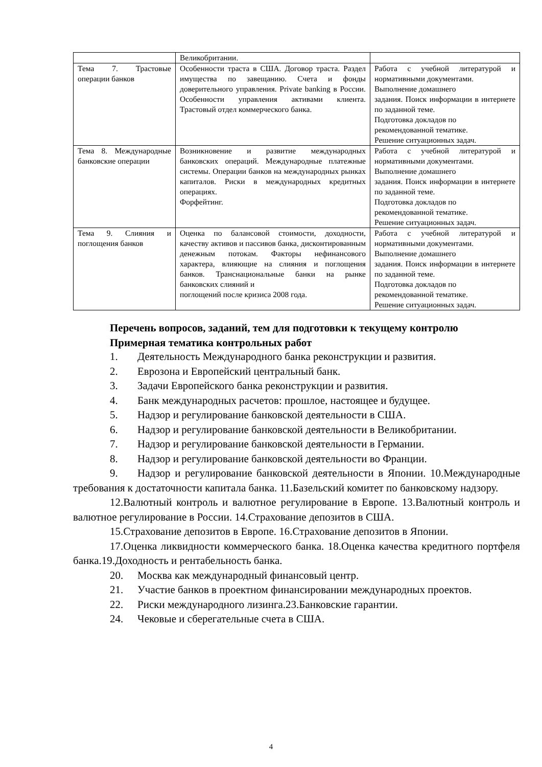| | Великобритании. | |
| Тема 7. Трастовые операции банков | Особенности траста в США. Договор траста. Раздел имущества по завещанию. Счета и фонды доверительного управления. Private banking в России. Особенности управления активами клиента. Трастовый отдел коммерческого банка. | Работа с учебной литературой и нормативными документами. Выполнение домашнего задания. Поиск информации в интернете по заданной теме. Подготовка докладов по рекомендованной тематике. Решение ситуационных задач. |
| Тема 8. Международные банковские операции | Возникновение и развитие международных банковских операций. Международные платежные системы. Операции банков на международных рынках капиталов. Риски в международных кредитных операциях. Форфейтинг. | Работа с учебной литературой и нормативными документами. Выполнение домашнего задания. Поиск информации в интернете по заданной теме. Подготовка докладов по рекомендованной тематике. Решение ситуационных задач. |
| Тема 9. Слияния и поглощения банков | Оценка по балансовой стоимости, доходности, качеству активов и пассивов банка, дисконтированным денежным потокам. Факторы нефинансового характера, влияющие на слияния и поглощения банков. Транснациональные банки на рынке банковских слияний и поглощений после кризиса 2008 года. | Работа с учебной литературой и нормативными документами. Выполнение домашнего задания. Поиск информации в интернете по заданной теме. Подготовка докладов по рекомендованной тематике. Решение ситуационных задач. |
Перечень вопросов, заданий, тем для подготовки к текущему контролю
Примерная тематика контрольных работ
1. Деятельность Международного банка реконструкции и развития.
2. Еврозона и Европейский центральный банк.
3. Задачи Европейского банка реконструкции и развития.
4. Банк международных расчетов: прошлое, настоящее и будущее.
5. Надзор и регулирование банковской деятельности в США.
6. Надзор и регулирование банковской деятельности в Великобритании.
7. Надзор и регулирование банковской деятельности в Германии.
8. Надзор и регулирование банковской деятельности во Франции.
9. Надзор и регулирование банковской деятельности в Японии. 10.Международные требования к достаточности капитала банка. 11.Базельский комитет по банковскому надзору.
12.Валютный контроль и валютное регулирование в Европе. 13.Валютный контроль и валютное регулирование в России. 14.Страхование депозитов в США.
15.Страхование депозитов в Европе. 16.Страхование депозитов в Японии.
17.Оценка ликвидности коммерческого банка. 18.Оценка качества кредитного портфеля банка.19.Доходность и рентабельность банка.
20. Москва как международный финансовый центр.
21. Участие банков в проектном финансировании международных проектов.
22. Риски международного лизинга.23.Банковские гарантии.
24. Чековые и сберегательные счета в США.
4